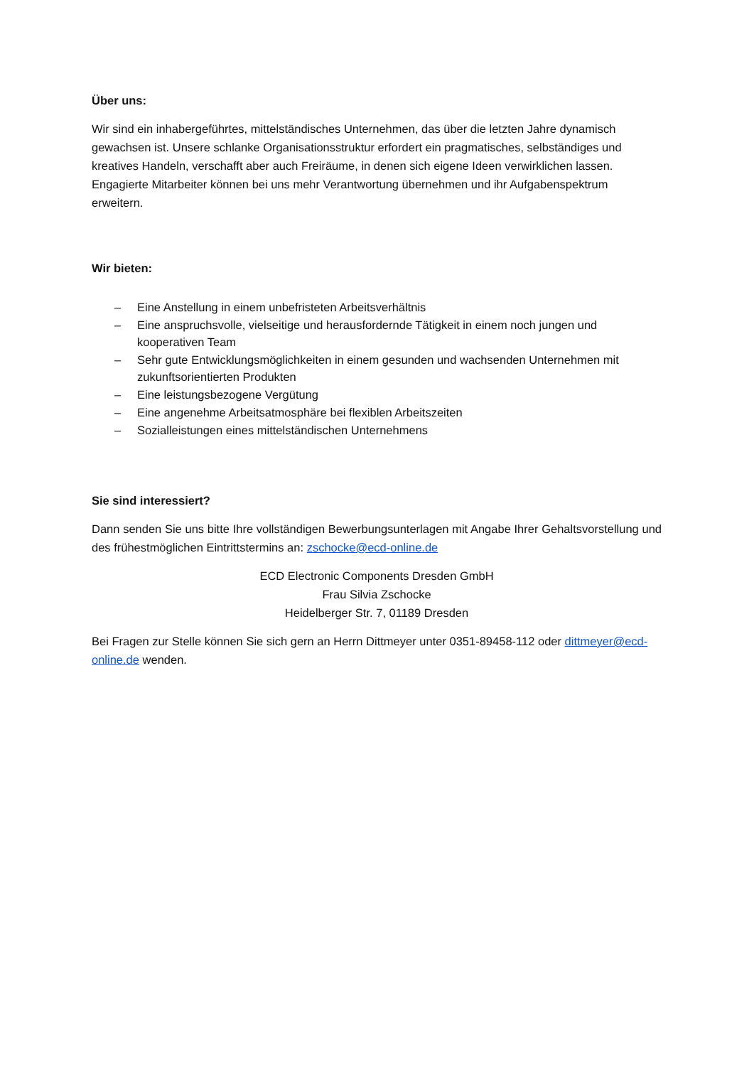Über uns:
Wir sind ein inhabergeführtes, mittelständisches Unternehmen, das über die letzten Jahre dynamisch gewachsen ist. Unsere schlanke Organisationsstruktur erfordert ein pragmatisches, selbständiges und kreatives Handeln, verschafft aber auch Freiräume, in denen sich eigene Ideen verwirklichen lassen. Engagierte Mitarbeiter können bei uns mehr Verantwortung übernehmen und ihr Aufgabenspektrum erweitern.
Wir bieten:
– Eine Anstellung in einem unbefristeten Arbeitsverhältnis
– Eine anspruchsvolle, vielseitige und herausfordernde Tätigkeit in einem noch jungen und kooperativen Team
– Sehr gute Entwicklungsmöglichkeiten in einem gesunden und wachsenden Unternehmen mit zukunftsorientierten Produkten
– Eine leistungsbezogene Vergütung
– Eine angenehme Arbeitsatmosphäre bei flexiblen Arbeitszeiten
– Sozialleistungen eines mittelständischen Unternehmens
Sie sind interessiert?
Dann senden Sie uns bitte Ihre vollständigen Bewerbungsunterlagen mit Angabe Ihrer Gehaltsvorstellung und des frühestmöglichen Eintrittstermins an: zschocke@ecd-online.de
ECD Electronic Components Dresden GmbH
Frau Silvia Zschocke
Heidelberger Str. 7, 01189 Dresden
Bei Fragen zur Stelle können Sie sich gern an Herrn Dittmeyer unter 0351-89458-112 oder dittmeyer@ecd-online.de wenden.